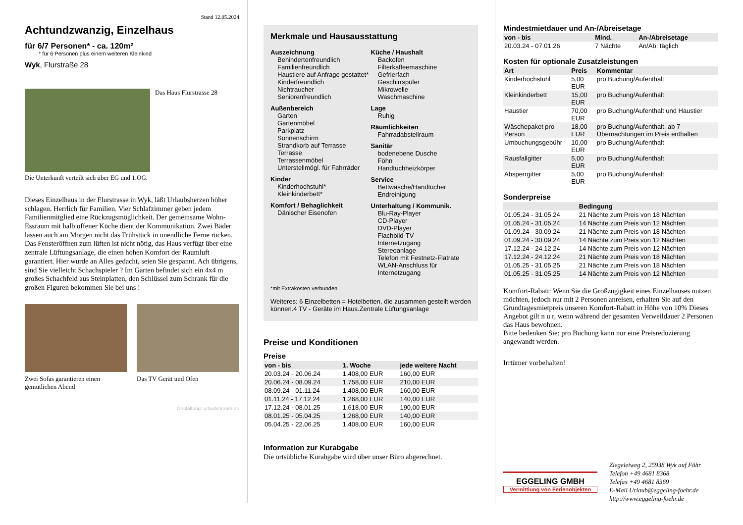Stand 12.05.2024
Achtundzwanzig, Einzelhaus
für 6/7 Personen* - ca. 120m²
* für 6 Personen plus einem weiteren Kleinkind
Wyk, Flurstraße 28
Das Haus Flurstrasse 28
Die Unterkunft verteilt sich über EG und 1.OG.
Dieses Einzelhaus in der Flurstrasse in Wyk, läßt Urlaubsherzen höher schlagen. Herrlich für Familien. Vier Schlafzimmer geben jedem Familienmitglied eine Rückzugsmöglichkeit. Der gemeinsame Wohn- Essraum mit halb offener Küche dient der Kommunikation. Zwei Bäder lassen auch am Morgen nicht das Frühstück in unendliche Ferne rücken. Das Fensteröffnen zum lüften ist nicht nötig, das Haus verfügt über eine zentrale Lüftungsanlage, die einen hohen Komfort der Raumluft garantiert. Hier wurde an Alles gedacht, seien Sie gespannt. Ach übrigens, sind Sie vielleicht Schachspieler ? Im Garten befindet sich ein 4x4 m großes Schachfeld aus Steinplatten, den Schlüssel zum Schrank für die großen Figuren bekommen Sie bei uns !
Zwei Sofas garantieren einen gemütlichen Abend
Das TV Gerät und Ofen
Gestaltung: urlaubstraum.de
Merkmale und Hausausstattung
Auszeichnung
Behindertenfreundlich
Familienfreundlich
Haustiere auf Anfrage gestattet*
Kinderfreundlich
Nichtraucher
Seniorenfreundlich
Außenbereich
Garten
Gartenmöbel
Parkplatz
Sonnenschirm
Strandkorb auf Terrasse
Terrasse
Terrassenmöbel
Unterstellmögl. für Fahrräder
Kinder
Kinderhochstuhl*
Kleinkinderbett*
Komfort / Behaglichkeit
Dänischer Eisenofen
Küche / Haushalt
Backofen
Filterkaffeemaschine
Gefrierfach
Geschirrspüler
Mikrowelle
Waschmaschine
Lage
Ruhig
Räumlichkeiten
Fahrradabstellraum
Sanitär
bodenebene Dusche
Föhn
Handtuchheizkörper
Service
Bettwäsche/Handtücher
Endreinigung
Unterhaltung / Kommunik.
Blu-Ray-Player
CD-Player
DVD-Player
Flachbild-TV
Internetzugang
Stereoanlage
Telefon mit Festnetz-Flatrate
WLAN-Anschluss für Internetzugang
*mit Extrakosten verbunden
Weiteres: 6 Einzelbetten = Hotelbetten, die zusammen gestellt werden können.4 TV - Geräte im Haus.Zentrale Lüftungsanlage
Preise und Konditionen
Preise
| von - bis | 1. Woche | jede weitere Nacht |
| --- | --- | --- |
| 20.03.24 - 20.06.24 | 1.408,00 EUR | 160,00 EUR |
| 20.06.24 - 08.09.24 | 1.758,00 EUR | 210,00 EUR |
| 08.09.24 - 01.11.24 | 1.408,00 EUR | 160,00 EUR |
| 01.11.24 - 17.12.24 | 1.268,00 EUR | 140,00 EUR |
| 17.12.24 - 08.01.25 | 1.618,00 EUR | 190,00 EUR |
| 08.01.25 - 05.04.25 | 1.268,00 EUR | 140,00 EUR |
| 05.04.25 - 22.06.25 | 1.408,00 EUR | 160,00 EUR |
Information zur Kurabgabe
Die ortsübliche Kurabgabe wird über unser Büro abgerechnet.
Mindestmietdauer und An-/Abreisetage
| von - bis | Mind. | An-/Abreisetage |
| --- | --- | --- |
| 20.03.24 - 07.01.26 | 7 Nächte | An/Ab: täglich |
Kosten für optionale Zusatzleistungen
| Art | Preis | Kommentar |
| --- | --- | --- |
| Kinderhochstuhl | 5,00 EUR | pro Buchung/Aufenthalt |
| Kleinkinderbett | 15,00 EUR | pro Buchung/Aufenthalt |
| Haustier | 70,00 EUR | pro Buchung/Aufenthalt und Haustier |
| Wäschepaket pro Person | 18,00 EUR | pro Buchung/Aufenthalt, ab 7 Übernachtungen im Preis enthalten |
| Umbuchungsgebühr | 10,00 EUR | pro Buchung/Aufenthalt |
| Rausfallgitter | 5,00 EUR | pro Buchung/Aufenthalt |
| Absperrgitter | 5,00 EUR | pro Buchung/Aufenthalt |
Sonderpreise
| | Bedingung |
| --- | --- |
| 01.05.24 - 31.05.24 | 21 Nächte zum Preis von 18 Nächten |
| 01.05.24 - 31.05.24 | 14 Nächte zum Preis von 12 Nächten |
| 01.09.24 - 30.09.24 | 21 Nächte zum Preis von 18 Nächten |
| 01.09.24 - 30.09.24 | 14 Nächte zum Preis von 12 Nächten |
| 17.12.24 - 24.12.24 | 14 Nächte zum Preis von 12 Nächten |
| 17.12.24 - 24.12.24 | 21 Nächte zum Preis von 18 Nächten |
| 01.05.25 - 31.05.25 | 21 Nächte zum Preis von 18 Nächten |
| 01.05.25 - 31.05.25 | 14 Nächte zum Preis von 12 Nächten |
Komfort-Rabatt: Wenn Sie die Großzügigkeit eines Einzelhauses nutzen möchten, jedoch nur mit 2 Personen anreisen, erhalten Sie auf den Grundtagesmietpreis unseren Komfort-Rabatt in Höhe von 10% Dieses Angebot gilt n u r, wenn während der gesamten Verweildauer 2 Personen das Haus bewohnen.
Bitte bedenken Sie: pro Buchung kann nur eine Preisreduzierung angewandt werden.
Irrtümer vorbehalten!
EGGELING GMBH
Vermittlung von Ferienobjekten
Ziegeleiweg 2, 25938 Wyk auf Föhr
Telefon +49 4681 8368
Telefax +49 4681 8369
E-Mail Urlaub@eggeling-foehr.de
http://www.eggeling-foehr.de